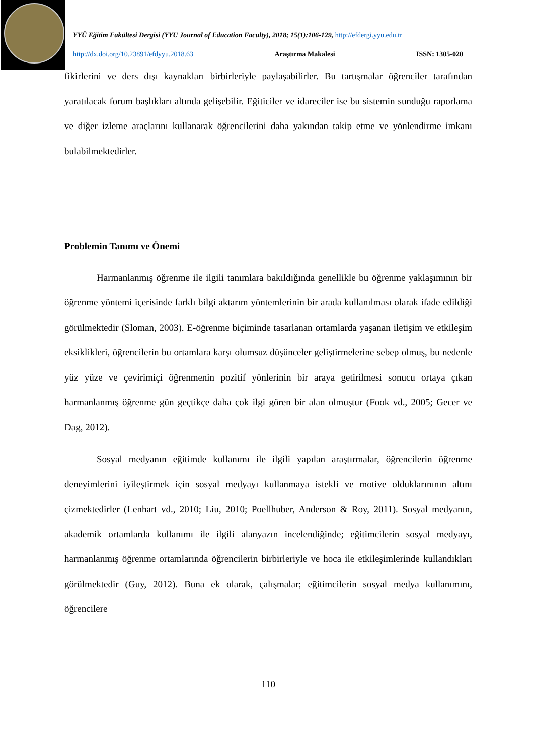YYÜ Eğitim Fakültesi Dergisi (YYU Journal of Education Faculty), 2018; 15(1):106-129, http://efdergi.yyu.edu.tr
http://dx.doi.org/10.23891/efdyyu.2018.63 Araştırma Makalesi ISSN: 1305-020
fikirlerini ve ders dışı kaynakları birbirleriyle paylaşabilirler. Bu tartışmalar öğrenciler tarafından yaratılacak forum başlıkları altında gelişebilir. Eğiticiler ve idareciler ise bu sistemin sunduğu raporlama ve diğer izleme araçlarını kullanarak öğrencilerini daha yakından takip etme ve yönlendirme imkanı bulabilmektedirler.
Problemin Tanımı ve Önemi
Harmanlanmış öğrenme ile ilgili tanımlara bakıldığında genellikle bu öğrenme yaklaşımının bir öğrenme yöntemi içerisinde farklı bilgi aktarım yöntemlerinin bir arada kullanılması olarak ifade edildiği görülmektedir (Sloman, 2003). E-öğrenme biçiminde tasarlanan ortamlarda yaşanan iletişim ve etkileşim eksiklikleri, öğrencilerin bu ortamlara karşı olumsuz düşünceler geliştirmelerine sebep olmuş, bu nedenle yüz yüze ve çevirimiçi öğrenmenin pozitif yönlerinin bir araya getirilmesi sonucu ortaya çıkan harmanlanmış öğrenme gün geçtikçe daha çok ilgi gören bir alan olmuştur (Fook vd., 2005; Gecer ve Dag, 2012).
Sosyal medyanın eğitimde kullanımı ile ilgili yapılan araştırmalar, öğrencilerin öğrenme deneyimlerini iyileştirmek için sosyal medyayı kullanmaya istekli ve motive olduklarınının altını çizmektedirler (Lenhart vd., 2010; Liu, 2010; Poellhuber, Anderson & Roy, 2011). Sosyal medyanın, akademik ortamlarda kullanımı ile ilgili alanyazın incelendiğinde; eğitimcilerin sosyal medyayı, harmanlanmış öğrenme ortamlarında öğrencilerin birbirleriyle ve hoca ile etkileşimlerinde kullandıkları görülmektedir (Guy, 2012). Buna ek olarak, çalışmalar; eğitimcilerin sosyal medya kullanımını, öğrencilere
110